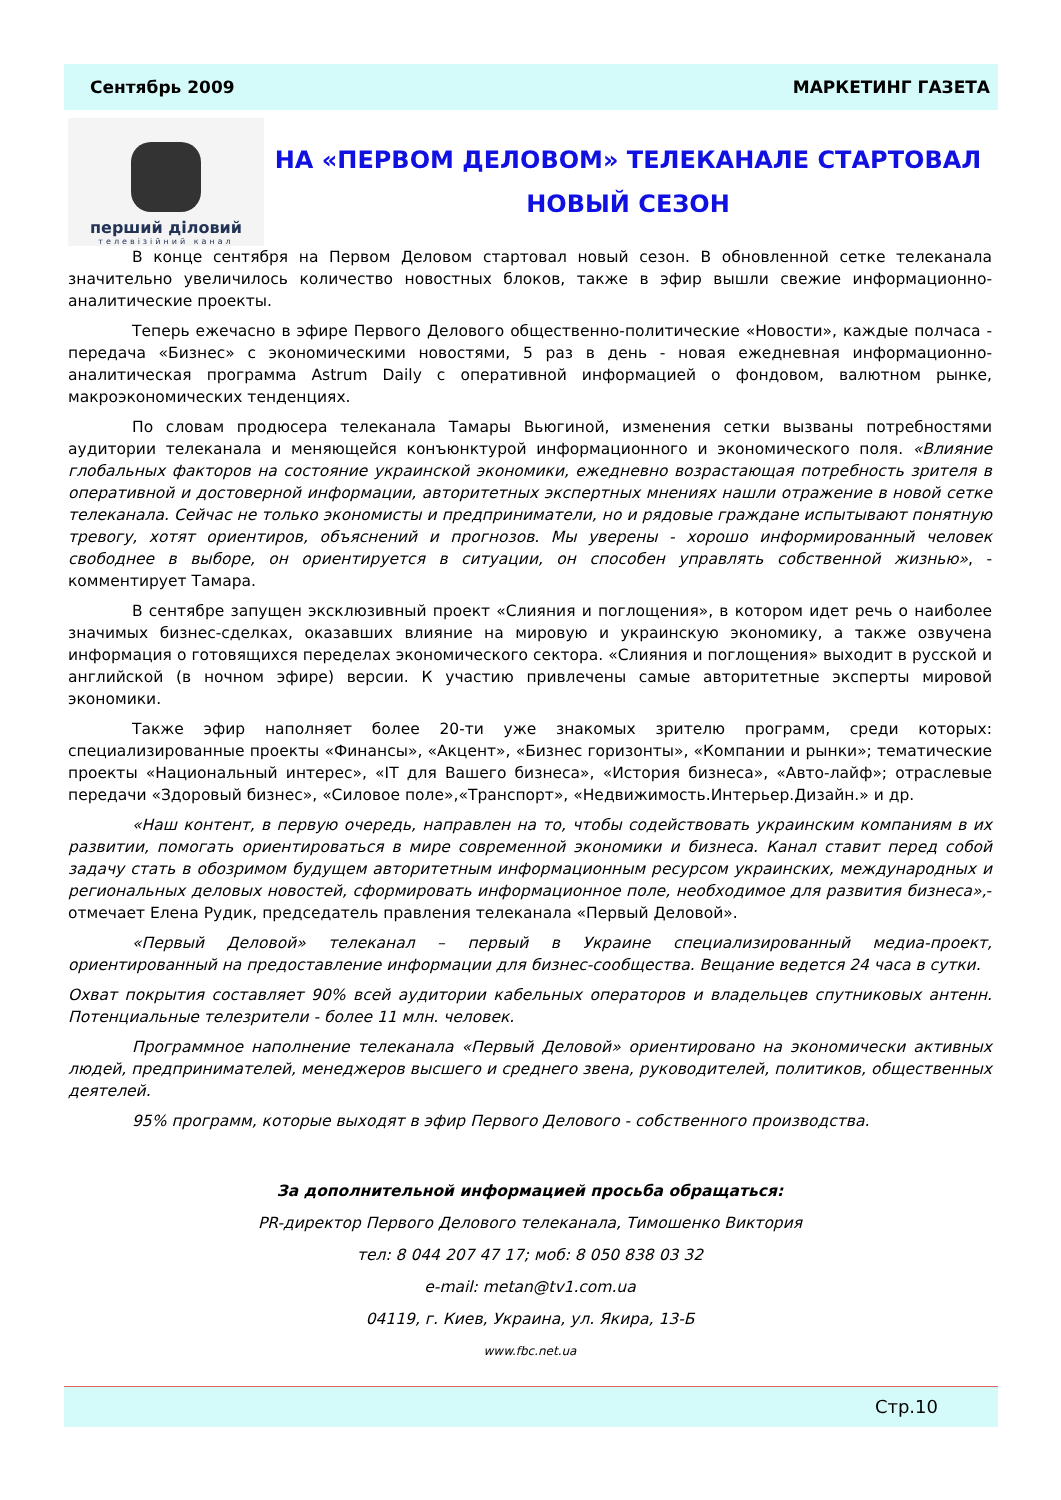Сентябрь 2009 МАРКЕТИНГ ГАЗЕТА
перший діловий
телевізійний канал
НА «ПЕРВОМ ДЕЛОВОМ» ТЕЛЕКАНАЛЕ СТАРТОВАЛ НОВЫЙ СЕЗОН
В конце сентября на Первом Деловом стартовал новый сезон. В обновленной сетке телеканала значительно увеличилось количество новостных блоков, также в эфир вышли свежие информационно-аналитические проекты.
Теперь ежечасно в эфире Первого Делового общественно-политические «Новости», каждые полчаса - передача «Бизнес» с экономическими новостями, 5 раз в день - новая ежедневная информационно-аналитическая программа Astrum Daily с оперативной информацией о фондовом, валютном рынке, макроэкономических тенденциях.
По словам продюсера телеканала Тамары Вьюгиной, изменения сетки вызваны потребностями аудитории телеканала и меняющейся конъюнктурой информационного и экономического поля. «Влияние глобальных факторов на состояние украинской экономики, ежедневно возрастающая потребность зрителя в оперативной и достоверной информации, авторитетных экспертных мнениях нашли отражение в новой сетке телеканала. Сейчас не только экономисты и предприниматели, но и рядовые граждане испытывают понятную тревогу, хотят ориентиров, объяснений и прогнозов. Мы уверены - хорошо информированный человек свободнее в выборе, он ориентируется в ситуации, он способен управлять собственной жизнью», - комментирует Тамара.
В сентябре запущен эксклюзивный проект «Слияния и поглощения», в котором идет речь о наиболее значимых бизнес-сделках, оказавших влияние на мировую и украинскую экономику, а также озвучена информация о готовящихся переделах экономического сектора. «Слияния и поглощения» выходит в русской и английской (в ночном эфире) версии. К участию привлечены самые авторитетные эксперты мировой экономики.
Также эфир наполняет более 20-ти уже знакомых зрителю программ, среди которых: специализированные проекты «Финансы», «Акцент», «Бизнес горизонты», «Компании и рынки»; тематические проекты «Национальный интерес», «IT для Вашего бизнеса», «История бизнеса», «Авто-лайф»; отраслевые передачи «Здоровый бизнес», «Силовое поле»,«Транспорт», «Недвижимость.Интерьер.Дизайн.» и др.
«Наш контент, в первую очередь, направлен на то, чтобы содействовать украинским компаниям в их развитии, помогать ориентироваться в мире современной экономики и бизнеса. Канал ставит перед собой задачу стать в обозримом будущем авторитетным информационным ресурсом украинских, международных и региональных деловых новостей, сформировать информационное поле, необходимое для развития бизнеса»,- отмечает Елена Рудик, председатель правления телеканала «Первый Деловой».
«Первый Деловой» телеканал – первый в Украине специализированный медиа-проект, ориентированный на предоставление информации для бизнес-сообщества. Вещание ведется 24 часа в сутки.
Охват покрытия составляет 90% всей аудитории кабельных операторов и владельцев спутниковых антенн. Потенциальные телезрители - более 11 млн. человек.
Программное наполнение телеканала «Первый Деловой» ориентировано на экономически активных людей, предпринимателей, менеджеров высшего и среднего звена, руководителей, политиков, общественных деятелей.
95% программ, которые выходят в эфир Первого Делового - собственного производства.
За дополнительной информацией просьба обращаться:
PR-директор Первого Делового телеканала, Тимошенко Виктория
тел: 8 044 207 47 17; моб: 8 050 838 03 32
e-mail: metan@tv1.com.ua
04119, г. Киев, Украина, ул. Якира, 13-Б
www.fbc.net.ua
Стр.10